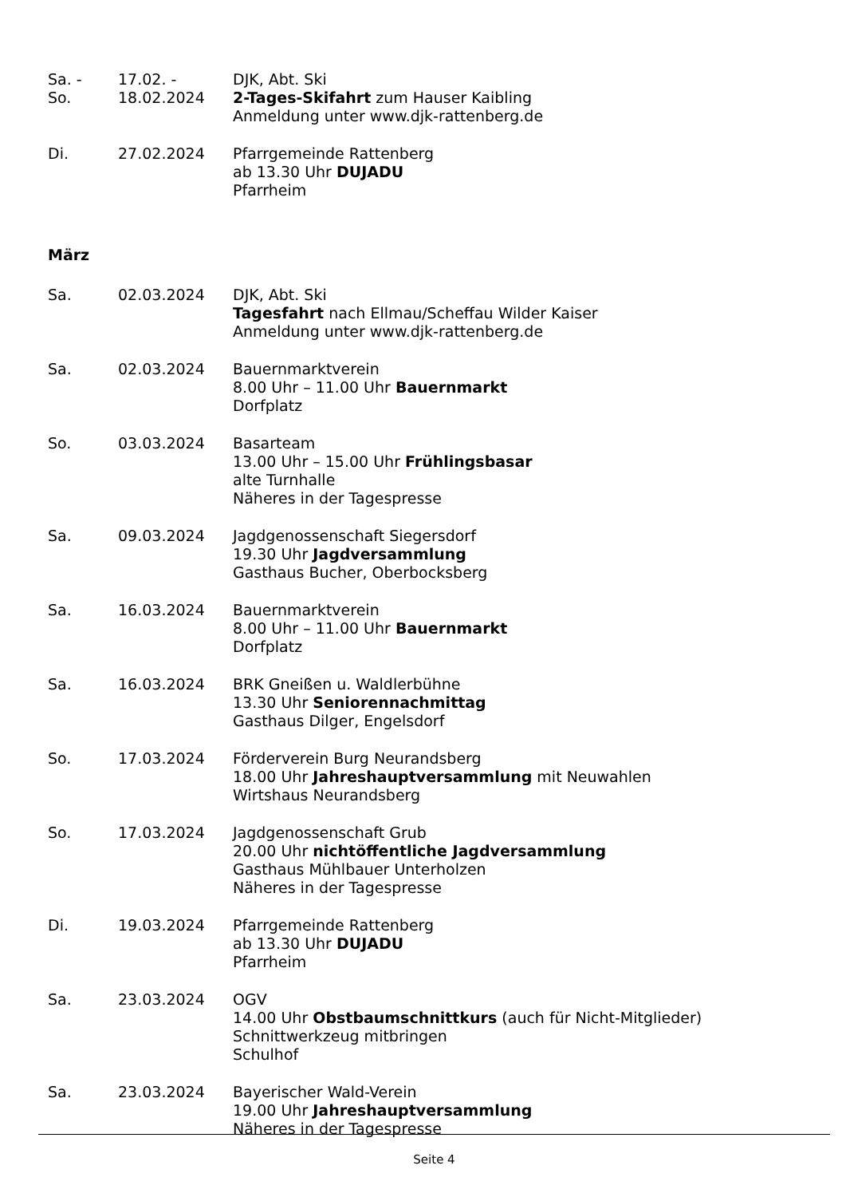Sa. -
So.
17.02. -
18.02.2024
DJK, Abt. Ski
2-Tages-Skifahrt zum Hauser Kaibling
Anmeldung unter www.djk-rattenberg.de
Di. 27.02.2024 Pfarrgemeinde Rattenberg
ab 13.30 Uhr DUJADU
Pfarrheim
März
Sa. 02.03.2024 DJK, Abt. Ski
Tagesfahrt nach Ellmau/Scheffau Wilder Kaiser
Anmeldung unter www.djk-rattenberg.de
Sa. 02.03.2024 Bauernmarktverein
8.00 Uhr – 11.00 Uhr Bauernmarkt
Dorfplatz
So. 03.03.2024 Basarteam
13.00 Uhr – 15.00 Uhr Frühlingsbasar
alte Turnhalle
Näheres in der Tagespresse
Sa. 09.03.2024 Jagdgenossenschaft Siegersdorf
19.30 Uhr Jagdversammlung
Gasthaus Bucher, Oberbocksberg
Sa. 16.03.2024 Bauernmarktverein
8.00 Uhr – 11.00 Uhr Bauernmarkt
Dorfplatz
Sa. 16.03.2024 BRK Gneißen u. Waldlerbühne
13.30 Uhr Seniorennachmittag
Gasthaus Dilger, Engelsdorf
So. 17.03.2024 Förderverein Burg Neurandsberg
18.00 Uhr Jahreshauptversammlung mit Neuwahlen
Wirtshaus Neurandsberg
So. 17.03.2024 Jagdgenossenschaft Grub
20.00 Uhr nichtöffentliche Jagdversammlung
Gasthaus Mühlbauer Unterholzen
Näheres in der Tagespresse
Di. 19.03.2024 Pfarrgemeinde Rattenberg
ab 13.30 Uhr DUJADU
Pfarrheim
Sa. 23.03.2024 OGV
14.00 Uhr Obstbaumschnittkurs (auch für Nicht-Mitglieder)
Schnittwerkzeug mitbringen
Schulhof
Sa. 23.03.2024 Bayerischer Wald-Verein
19.00 Uhr Jahreshauptversammlung
Näheres in der Tagespresse
Seite 4